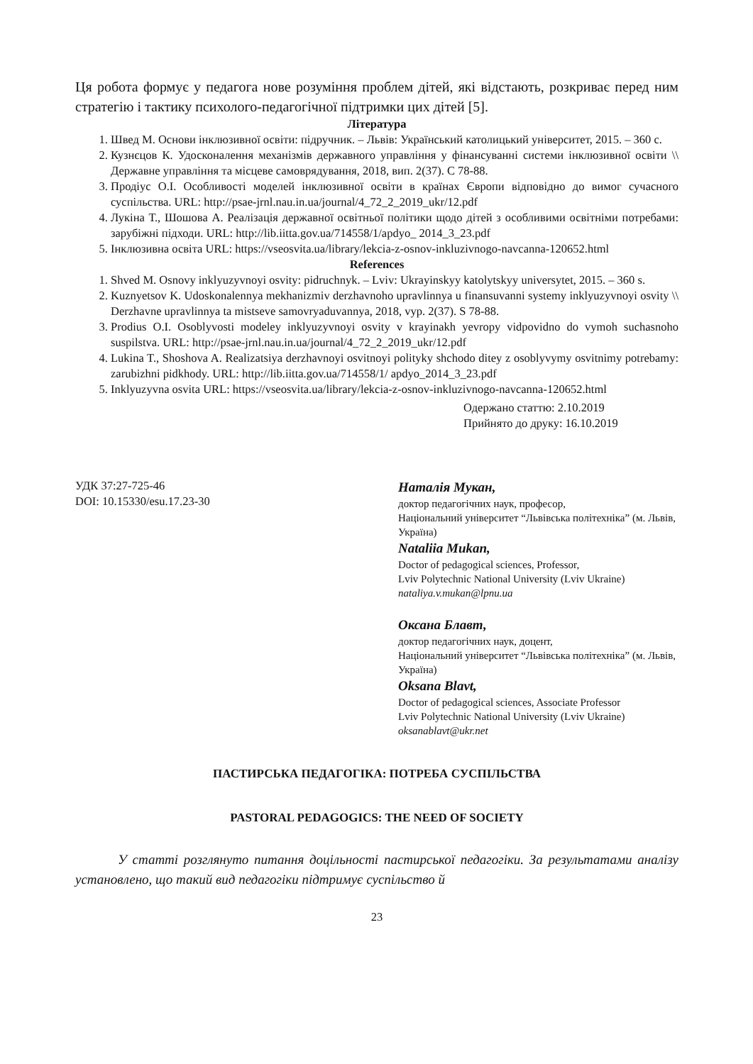Ця робота формує у педагога нове розуміння проблем дітей, які відстають, розкриває перед ним стратегію і тактику психолого-педагогічної підтримки цих дітей [5].
Література
1. Швед М. Основи інклюзивної освіти: підручник. – Львів: Український католицький університет, 2015. – 360 с.
2. Кузнєцов К. Удосконалення механізмів державного управління у фінансуванні системи інклюзивної освіти \\ Державне управління та місцеве самоврядування, 2018, вип. 2(37). С 78-88.
3. Продіус О.І. Особливості моделей інклюзивної освіти в країнах Європи відповідно до вимог сучасного суспільства. URL: http://psae-jrnl.nau.in.ua/journal/4_72_2_2019_ukr/12.pdf
4. Лукіна Т., Шошова А. Реалізація державної освітньої політики щодо дітей з особливими освітніми потребами: зарубіжні підходи. URL: http://lib.iitta.gov.ua/714558/1/apdyo_ 2014_3_23.pdf
5. Інклюзивна освіта URL: https://vseosvita.ua/library/lekcia-z-osnov-inkluzivnogo-navcanna-120652.html
References
1. Shved M. Osnovy inklyuzyvnoyi osvity: pidruchnyk. – Lviv: Ukrayinskyy katolytskyy universytet, 2015. – 360 s.
2. Kuznyetsov K. Udoskonalennya mekhanizmiv derzhavnoho upravlinnya u finansuvanni systemy inklyuzyvnoyi osvity \\ Derzhavne upravlinnya ta mistseve samovryaduvannya, 2018, vyp. 2(37). S 78-88.
3. Prodius O.I. Osoblyvosti modeley inklyuzyvnoyi osvity v krayinakh yevropy vidpovidno do vymoh suchasnoho suspilstva. URL: http://psae-jrnl.nau.in.ua/journal/4_72_2_2019_ukr/12.pdf
4. Lukina T., Shoshova A. Realizatsiya derzhavnoyi osvitnoyi polityky shchodo ditey z osoblyvymy osvitnimy potrebamy: zarubizhni pidkhody. URL: http://lib.iitta.gov.ua/714558/1/ apdyo_2014_3_23.pdf
5. Inklyuzyvna osvita URL: https://vseosvita.ua/library/lekcia-z-osnov-inkluzivnogo-navcanna-120652.html
Одержано статтю: 2.10.2019
Прийнято до друку: 16.10.2019
УДК 37:27-725-46
DOI: 10.15330/esu.17.23-30
Наталія Мукан,
доктор педагогічних наук, професор,
Національний університет “Львівська політехніка” (м. Львів, Україна)
Nataliia Mukan,
Doctor of pedagogical sciences, Professor,
Lviv Polytechnic National University (Lviv Ukraine)
nataliya.v.mukan@lpnu.ua
Оксана Блавт,
доктор педагогічних наук, доцент,
Національний університет “Львівська політехніка” (м. Львів, Україна)
Oksana Blavt,
Doctor of pedagogical sciences, Associate Professor
Lviv Polytechnic National University (Lviv Ukraine)
oksanablavt@ukr.net
ПАСТИРСЬКА ПЕДАГОГІКА: ПОТРЕБА СУСПІЛЬСТВА
PASTORAL PEDAGOGICS: THE NEED OF SOCIETY
У статті розглянуто питання доцільності пастирської педагогіки. За результатами аналізу установлено, що такий вид педагогіки підтримує суспільство й
23